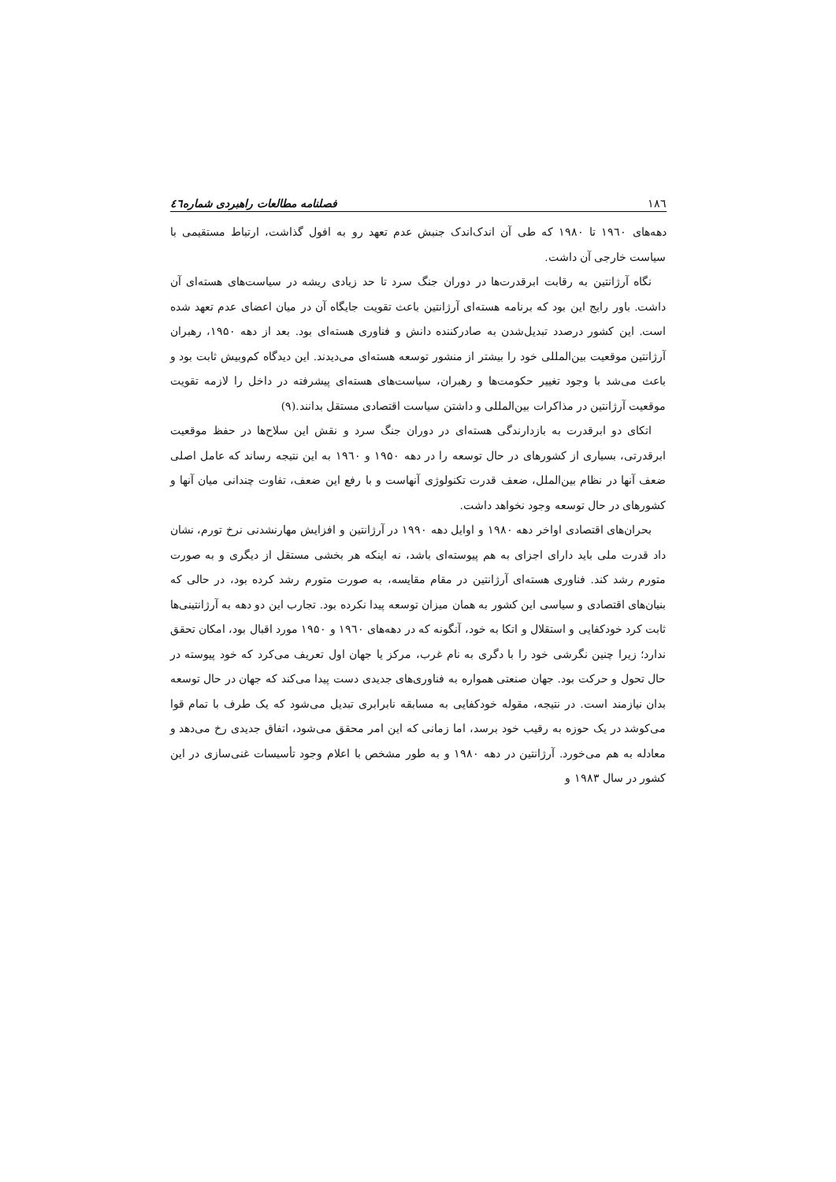۱۸٦ فصلنامه مطالعات راهبردی شماره٤٦
دهه‌های ۱۹٦۰ تا ۱۹۸۰ که طی آن اندک‌اندک جنبش عدم تعهد رو به افول گذاشت، ارتباط مستقیمی با سیاست خارجی آن داشت.
نگاه آرژانتین به رقابت ابرقدرت‌ها در دوران جنگ سرد تا حد زیادی ریشه در سیاست‌های هسته‌ای آن داشت. باور رایج این بود که برنامه هسته‌ای آرژانتین باعث تقویت جایگاه آن در میان اعضای عدم تعهد شده است. این کشور درصدد تبدیل‌شدن به صادرکننده دانش و فناوری هسته‌ای بود. بعد از دهه ۱۹۵۰، رهبران آرژانتین موقعیت بین‌المللی خود را بیشتر از منشور توسعه هسته‌ای می‌دیدند. این دیدگاه کم‌وبیش ثابت بود و باعث می‌شد با وجود تغییر حکومت‌ها و رهبران، سیاست‌های هسته‌ای پیشرفته در داخل را لازمه تقویت موقعیت آرژانتین در مذاکرات بین‌المللی و داشتن سیاست اقتصادی مستقل بدانند.(۹)
اتکای دو ابرقدرت به بازدارندگی هسته‌ای در دوران جنگ سرد و نقش این سلاح‌ها در حفظ موقعیت ابرقدرتی، بسیاری از کشورهای در حال توسعه را در دهه ۱۹۵۰ و ۱۹٦۰ به این نتیجه رساند که عامل اصلی ضعف آنها در نظام بین‌الملل، ضعف قدرت تکنولوژی آنهاست و با رفع این ضعف، تفاوت چندانی میان آنها و کشورهای در حال توسعه وجود نخواهد داشت.
بحران‌های اقتصادی اواخر دهه ۱۹۸۰ و اوایل دهه ۱۹۹۰ در آرژانتین و افزایش مهارنشدنی نرخ تورم، نشان داد قدرت ملی باید دارای اجزای به هم پیوسته‌ای باشد، نه اینکه هر بخشی مستقل از دیگری و به صورت متورم رشد کند. فناوری هسته‌ای آرژانتین در مقام مقایسه، به صورت متورم رشد کرده بود، در حالی که بنیان‌های اقتصادی و سیاسی این کشور به همان میزان توسعه پیدا نکرده بود. تجارب این دو دهه به آرژانتینی‌ها ثابت کرد خودکفایی و استقلال و اتکا به خود، آنگونه که در دهه‌های ۱۹٦۰ و ۱۹۵۰ مورد اقبال بود، امکان تحقق ندارد؛ زیرا چنین نگرشی خود را با دگری به نام غرب، مرکز یا جهان اول تعریف می‌کرد که خود پیوسته در حال تحول و حرکت بود. جهان صنعتی همواره به فناوری‌های جدیدی دست پیدا می‌کند که جهان در حال توسعه بدان نیازمند است. در نتیجه، مقوله خودکفایی به مسابقه نابرابری تبدیل می‌شود که یک طرف با تمام قوا می‌کوشد در یک حوزه به رقیب خود برسد، اما زمانی که این امر محقق می‌شود، اتفاق جدیدی رخ می‌دهد و معادله به هم می‌خورد. آرژانتین در دهه ۱۹۸۰ و به طور مشخص با اعلام وجود تأسیسات غنی‌سازی در این کشور در سال ۱۹۸۳ و